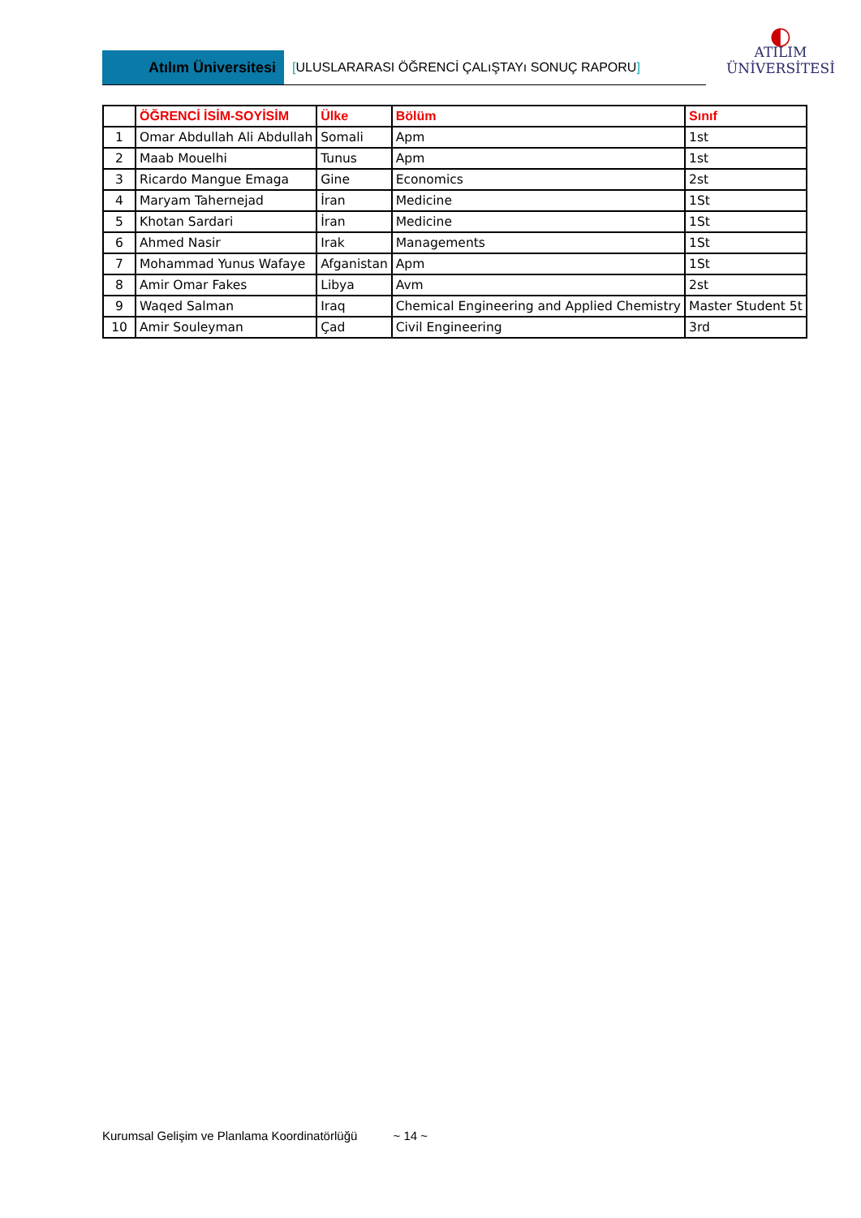Atılım Üniversitesi
[ULUSLARARASI ÖĞRENCİ ÇALıŞTAYı SONUÇ RAPORU]
◐
ATILIM
ÜNİVERSİTESİ
| | ÖĞRENCİ İSİM-SOYİSİM | Ülke | Bölüm | Sınıf |
| --- | --- | --- | --- | --- |
| 1 | Omar Abdullah Ali Abdullah | Somali | Apm | 1st |
| 2 | Maab Mouelhi | Tunus | Apm | 1st |
| 3 | Ricardo Mangue Emaga | Gine | Economics | 2st |
| 4 | Maryam Tahernejad | İran | Medicine | 1St |
| 5 | Khotan Sardari | İran | Medicine | 1St |
| 6 | Ahmed Nasir | Irak | Managements | 1St |
| 7 | Mohammad Yunus Wafaye | Afganistan | Apm | 1St |
| 8 | Amir Omar Fakes | Libya | Avm | 2st |
| 9 | Waqed Salman | Iraq | Chemical Engineering and Applied Chemistry | Master Student 5t |
| 10 | Amir Souleyman | Çad | Civil Engineering | 3rd |
Kurumsal Gelişim ve Planlama Koordinatörlüğü ~ 14 ~